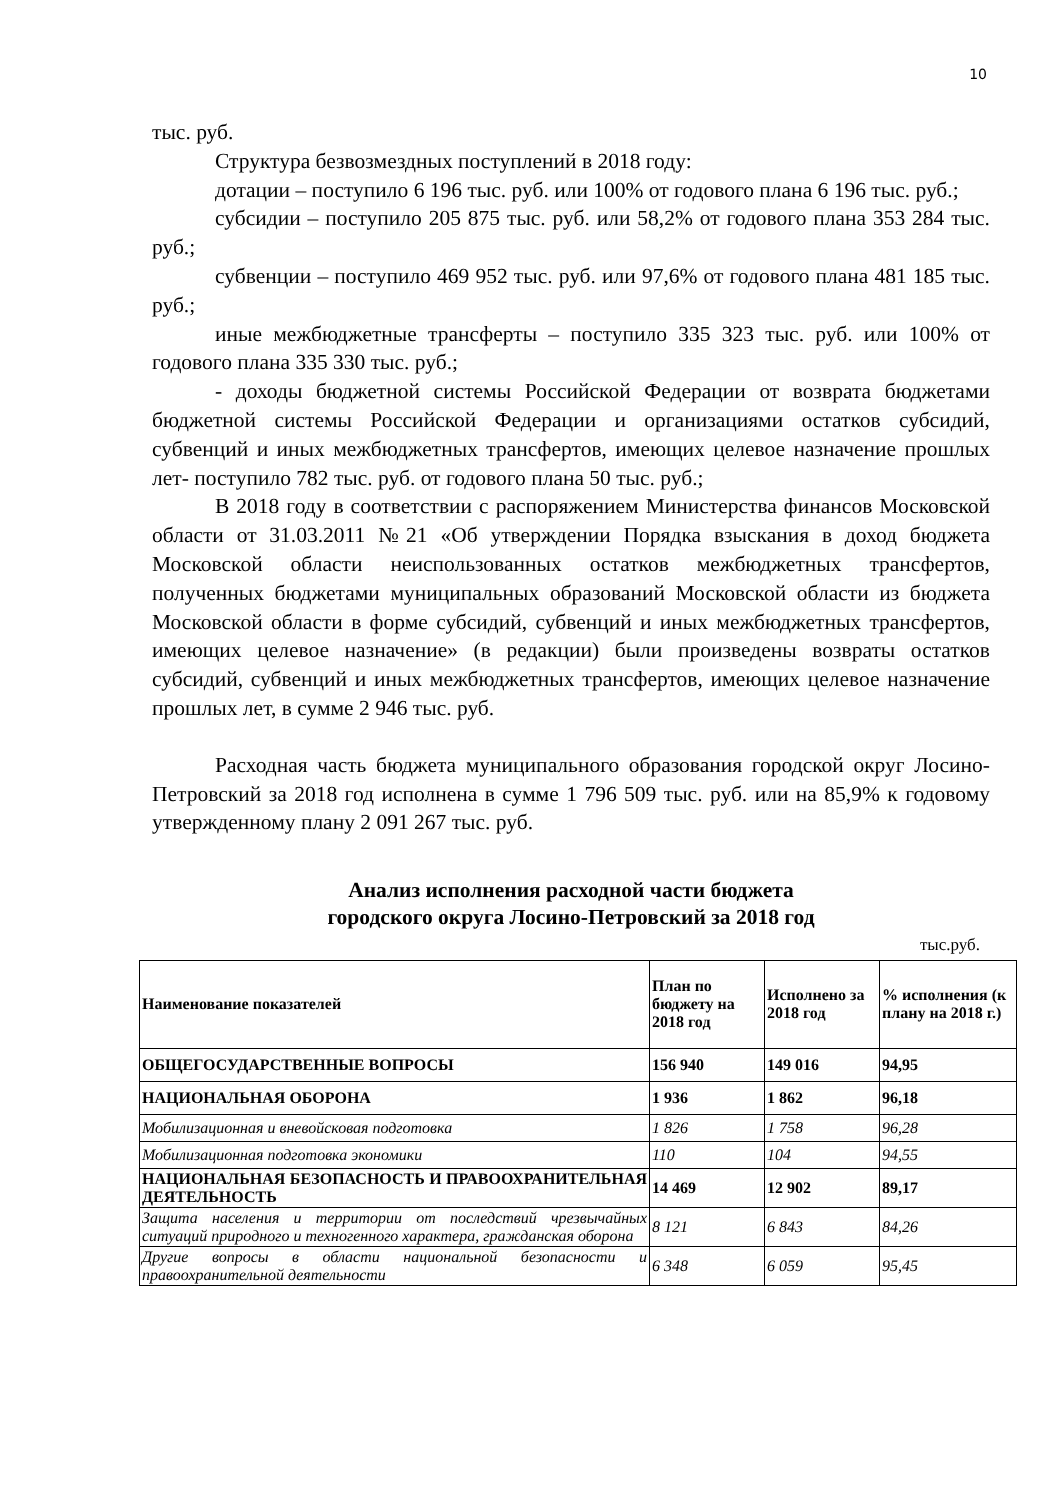10
тыс. руб.
Структура безвозмездных поступлений в 2018 году:
дотации – поступило 6 196 тыс. руб. или 100% от годового плана 6 196 тыс. руб.;
субсидии – поступило 205 875 тыс. руб. или 58,2% от годового плана 353 284 тыс. руб.;
субвенции – поступило 469 952 тыс. руб. или 97,6% от годового плана 481 185 тыс. руб.;
иные межбюджетные трансферты – поступило 335 323 тыс. руб. или 100% от годового плана 335 330 тыс. руб.;
- доходы бюджетной системы Российской Федерации от возврата бюджетами бюджетной системы Российской Федерации и организациями остатков субсидий, субвенций и иных межбюджетных трансфертов, имеющих целевое назначение прошлых лет- поступило 782 тыс. руб. от годового плана 50 тыс. руб.;
В 2018 году в соответствии с распоряжением Министерства финансов Московской области от 31.03.2011 №21 «Об утверждении Порядка взыскания в доход бюджета Московской области неиспользованных остатков межбюджетных трансфертов, полученных бюджетами муниципальных образований Московской области из бюджета Московской области в форме субсидий, субвенций и иных межбюджетных трансфертов, имеющих целевое назначение» (в редакции) были произведены возвраты остатков субсидий, субвенций и иных межбюджетных трансфертов, имеющих целевое назначение прошлых лет, в сумме 2 946 тыс. руб.
Расходная часть бюджета муниципального образования городской округ Лосино-Петровский за 2018 год исполнена в сумме 1 796 509 тыс. руб. или на 85,9% к годовому утвержденному плану 2 091 267 тыс. руб.
Анализ исполнения расходной части бюджета
городского округа Лосино-Петровский за 2018 год
тыс.руб.
| Наименование показателей | План по бюджету на 2018 год | Исполнено за 2018 год | % исполнения (к плану на 2018 г.) |
| --- | --- | --- | --- |
| ОБЩЕГОСУДАРСТВЕННЫЕ ВОПРОСЫ | 156 940 | 149 016 | 94,95 |
| НАЦИОНАЛЬНАЯ ОБОРОНА | 1 936 | 1 862 | 96,18 |
| Мобилизационная и вневойсковая подготовка | 1 826 | 1 758 | 96,28 |
| Мобилизационная подготовка экономики | 110 | 104 | 94,55 |
| НАЦИОНАЛЬНАЯ БЕЗОПАСНОСТЬ И ПРАВООХРАНИТЕЛЬНАЯ ДЕЯТЕЛЬНОСТЬ | 14 469 | 12 902 | 89,17 |
| Защита населения и территории от последствий чрезвычайных ситуаций природного и техногенного характера, гражданская оборона | 8 121 | 6 843 | 84,26 |
| Другие вопросы в области национальной безопасности и правоохранительной деятельности | 6 348 | 6 059 | 95,45 |